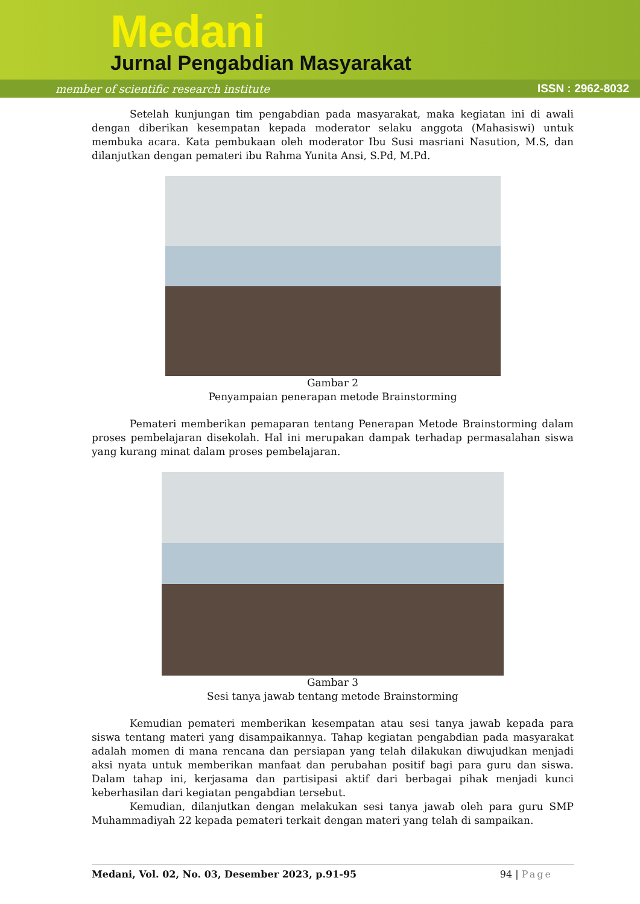Medani
Jurnal Pengabdian Masyarakat
member of scientific research institute
ISSN : 2962-8032
Setelah kunjungan tim pengabdian pada masyarakat, maka kegiatan ini di awali dengan diberikan kesempatan kepada moderator selaku anggota (Mahasiswi) untuk membuka acara. Kata pembukaan oleh moderator Ibu Susi masriani Nasution, M.S, dan dilanjutkan dengan pemateri ibu Rahma Yunita Ansi, S.Pd, M.Pd.
Gambar 2
Penyampaian penerapan metode Brainstorming
Pemateri memberikan pemaparan tentang Penerapan Metode Brainstorming dalam proses pembelajaran disekolah. Hal ini merupakan dampak terhadap permasalahan siswa yang kurang minat dalam proses pembelajaran.
Gambar 3
Sesi tanya jawab tentang metode Brainstorming
Kemudian pemateri memberikan kesempatan atau sesi tanya jawab kepada para siswa tentang materi yang disampaikannya. Tahap kegiatan pengabdian pada masyarakat adalah momen di mana rencana dan persiapan yang telah dilakukan diwujudkan menjadi aksi nyata untuk memberikan manfaat dan perubahan positif bagi para guru dan siswa. Dalam tahap ini, kerjasama dan partisipasi aktif dari berbagai pihak menjadi kunci keberhasilan dari kegiatan pengabdian tersebut.
Kemudian, dilanjutkan dengan melakukan sesi tanya jawab oleh para guru SMP Muhammadiyah 22 kepada pemateri terkait dengan materi yang telah di sampaikan.
Medani, Vol. 02, No. 03, Desember 2023, p.91-95 94 | Page